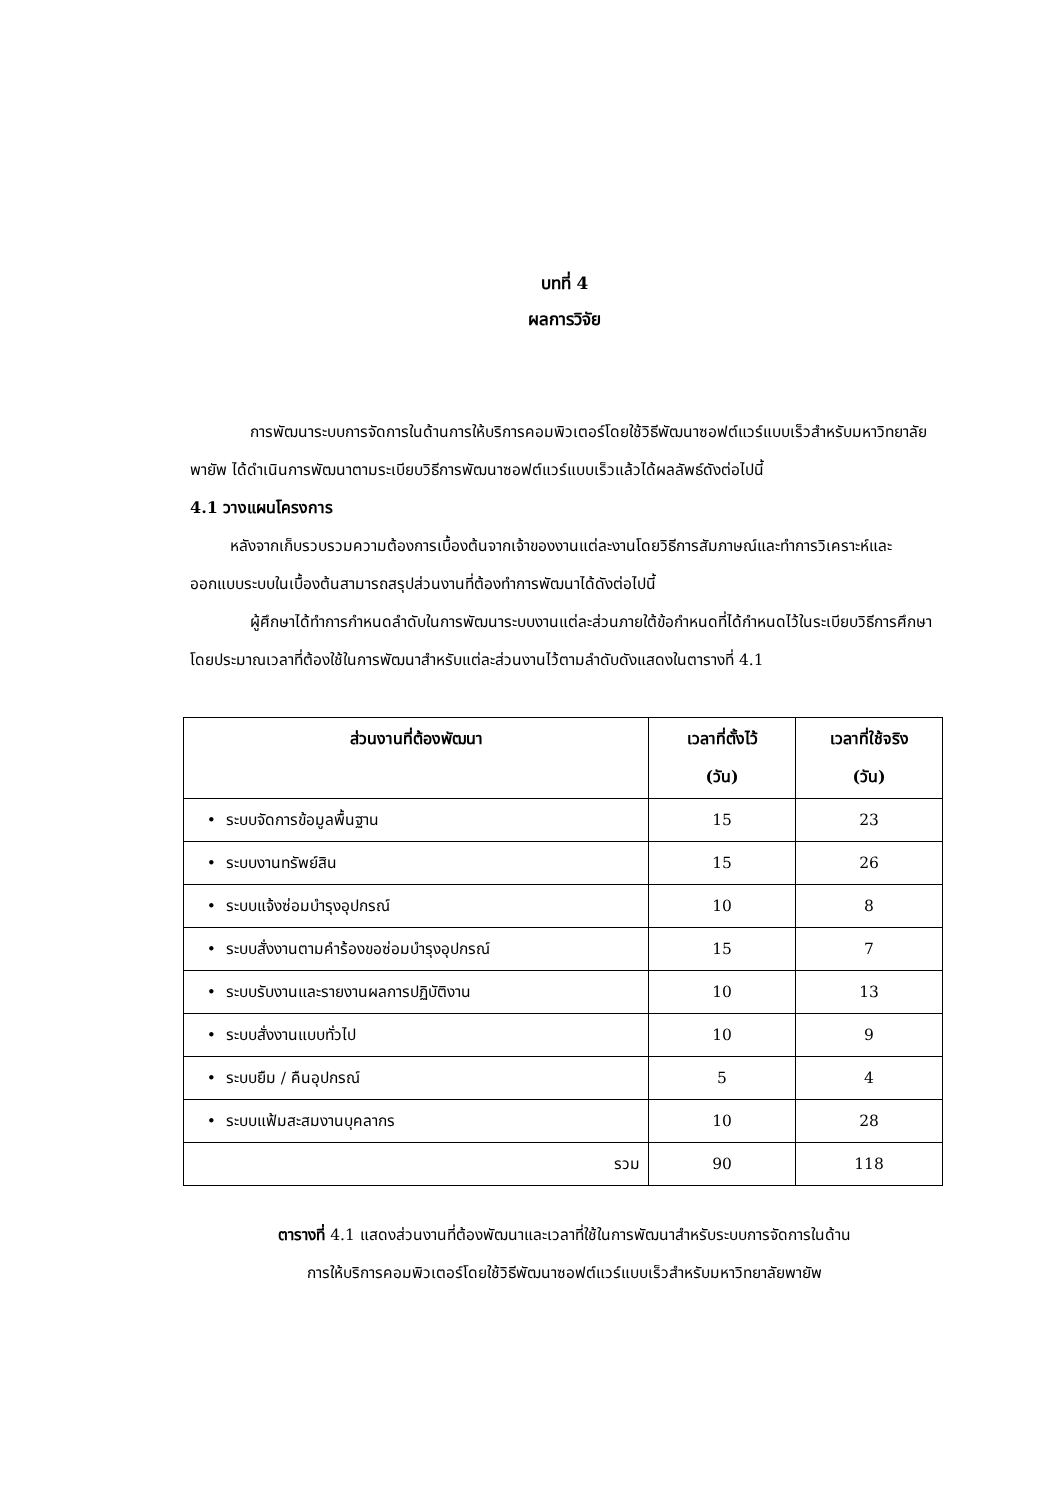บทที่ 4
ผลการวิจัย
การพัฒนาระบบการจัดการในด้านการให้บริการคอมพิวเตอร์โดยใช้วิธีพัฒนาซอฟต์แวร์แบบเร็วสำหรับมหาวิทยาลัยพายัพ ได้ดำเนินการพัฒนาตามระเบียบวิธีการพัฒนาซอฟต์แวร์แบบเร็วแล้วได้ผลลัพธ์ดังต่อไปนี้
4.1 วางแผนโครงการ
หลังจากเก็บรวบรวมความต้องการเบื้องต้นจากเจ้าของงานแต่ละงานโดยวิธีการสัมภาษณ์และทำการวิเคราะห์และออกแบบระบบในเบื้องต้นสามารถสรุปส่วนงานที่ต้องทำการพัฒนาได้ดังต่อไปนี้
ผู้ศึกษาได้ทำการกำหนดลำดับในการพัฒนาระบบงานแต่ละส่วนภายใต้ข้อกำหนดที่ได้กำหนดไว้ในระเบียบวิธีการศึกษาโดยประมาณเวลาที่ต้องใช้ในการพัฒนาสำหรับแต่ละส่วนงานไว้ตามลำดับดังแสดงในตารางที่ 4.1
| ส่วนงานที่ต้องพัฒนา | เวลาที่ตั้งไว้ (วัน) | เวลาที่ใช้จริง (วัน) |
| --- | --- | --- |
| • ระบบจัดการข้อมูลพื้นฐาน | 15 | 23 |
| • ระบบงานทรัพย์สิน | 15 | 26 |
| • ระบบแจ้งซ่อมบำรุงอุปกรณ์ | 10 | 8 |
| • ระบบสั่งงานตามคำร้องขอซ่อมบำรุงอุปกรณ์ | 15 | 7 |
| • ระบบรับงานและรายงานผลการปฏิบัติงาน | 10 | 13 |
| • ระบบสั่งงานแบบทั่วไป | 10 | 9 |
| • ระบบยืม / คืนอุปกรณ์ | 5 | 4 |
| • ระบบแฟ้มสะสมงานบุคลากร | 10 | 28 |
| รวม | 90 | 118 |
ตารางที่ 4.1 แสดงส่วนงานที่ต้องพัฒนาและเวลาที่ใช้ในการพัฒนาสำหรับระบบการจัดการในด้าน
การให้บริการคอมพิวเตอร์โดยใช้วิธีพัฒนาซอฟต์แวร์แบบเร็วสำหรับมหาวิทยาลัยพายัพ